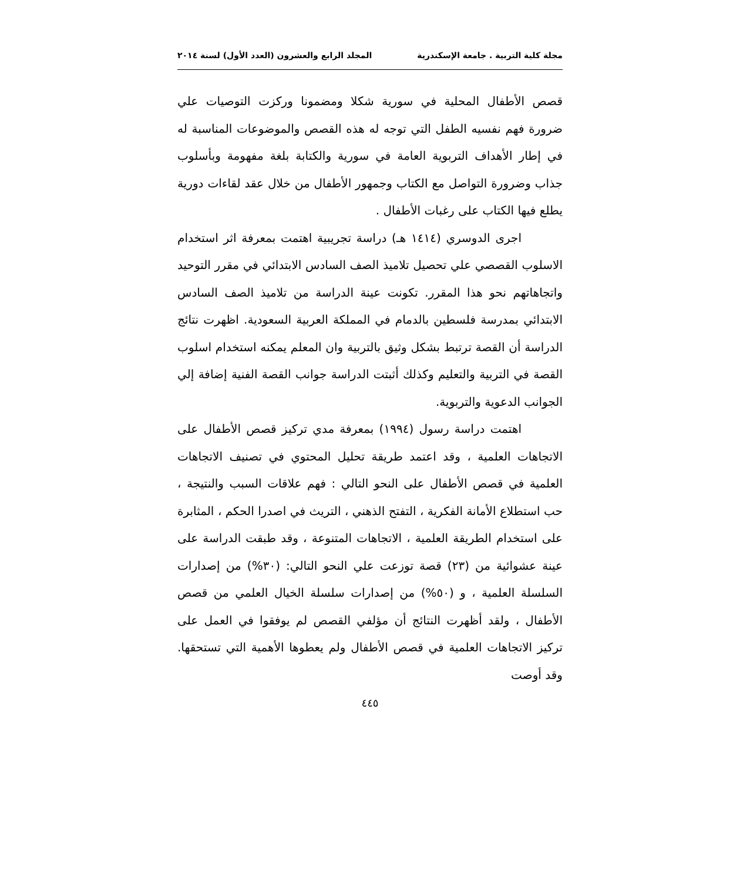مجلة كلية التربية . جامعة الإسكندرية المجلد الرابع والعشرون (العدد الأول) لسنة ٢٠١٤
قصص الأطفال المحلية في سورية شكلا ومضمونا وركزت التوصيات علي ضرورة فهم نفسيه الطفل التي توجه له هذه القصص والموضوعات المناسبة له في إطار الأهداف التربوية العامة في سورية والكتابة بلغة مفهومة وبأسلوب جذاب وضرورة التواصل مع الكتاب وجمهور الأطفال من خلال عقد لقاءات دورية يطلع فيها الكتاب على رغبات الأطفال .
اجرى الدوسري (١٤١٤ هـ) دراسة تجريبية اهتمت بمعرفة اثر استخدام الاسلوب القصصي علي تحصيل تلاميذ الصف السادس الابتدائي في مقرر التوحيد واتجاهاتهم نحو هذا المقرر. تكونت عينة الدراسة من تلاميذ الصف السادس الابتدائي بمدرسة فلسطين بالدمام في المملكة العربية السعودية. اظهرت نتائج الدراسة أن القصة ترتبط بشكل وثيق بالتربية وان المعلم يمكنه استخدام اسلوب القصة في التربية والتعليم وكذلك أثبتت الدراسة جوانب القصة الفنية إضافة إلي الجوانب الدعوية والتربوية.
اهتمت دراسة رسول (١٩٩٤) بمعرفة مدي تركيز قصص الأطفال على الاتجاهات العلمية ، وقد اعتمد طريقة تحليل المحتوي في تصنيف الاتجاهات العلمية في قصص الأطفال على النحو التالي : فهم علاقات السبب والنتيجة ، حب استطلاع الأمانة الفكرية ، التفتح الذهني ، التريث في اصدرا الحكم ، المثابرة على استخدام الطريقة العلمية ، الاتجاهات المتنوعة ، وقد طبقت الدراسة على عينة عشوائية من (٢٣) قصة توزعت علي النحو التالي: (٣٠%) من إصدارات السلسلة العلمية ، و (٥٠%) من إصدارات سلسلة الخيال العلمي من قصص الأطفال ، ولقد أظهرت النتائج أن مؤلفي القصص لم يوفقوا في العمل على تركيز الاتجاهات العلمية في قصص الأطفال ولم يعطوها الأهمية التي تستحقها. وقد أوصت
٤٤٥